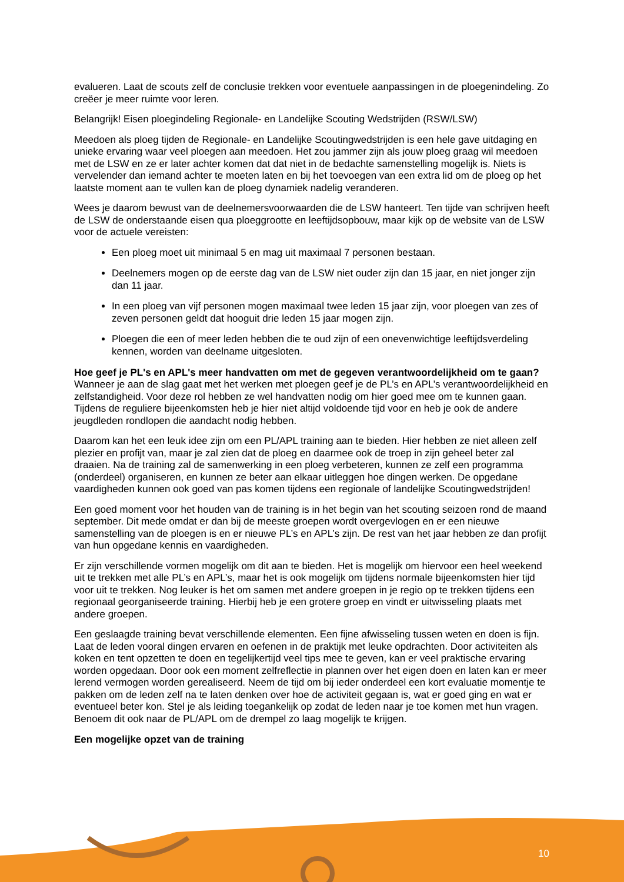evalueren. Laat de scouts zelf de conclusie trekken voor eventuele aanpassingen in de ploegenindeling. Zo creëer je meer ruimte voor leren.
Belangrijk! Eisen ploegindeling Regionale- en Landelijke Scouting Wedstrijden (RSW/LSW)
Meedoen als ploeg tijden de Regionale- en Landelijke Scoutingwedstrijden is een hele gave uitdaging en unieke ervaring waar veel ploegen aan meedoen. Het zou jammer zijn als jouw ploeg graag wil meedoen met de LSW en ze er later achter komen dat dat niet in de bedachte samenstelling mogelijk is. Niets is vervelender dan iemand achter te moeten laten en bij het toevoegen van een extra lid om de ploeg op het laatste moment aan te vullen kan de ploeg dynamiek nadelig veranderen.
Wees je daarom bewust van de deelnemersvoorwaarden die de LSW hanteert. Ten tijde van schrijven heeft de LSW de onderstaande eisen qua ploeggrootte en leeftijdsopbouw, maar kijk op de website van de LSW voor de actuele vereisten:
Een ploeg moet uit minimaal 5 en mag uit maximaal 7 personen bestaan.
Deelnemers mogen op de eerste dag van de LSW niet ouder zijn dan 15 jaar, en niet jonger zijn dan 11 jaar.
In een ploeg van vijf personen mogen maximaal twee leden 15 jaar zijn, voor ploegen van zes of zeven personen geldt dat hooguit drie leden 15 jaar mogen zijn.
Ploegen die een of meer leden hebben die te oud zijn of een onevenwichtige leeftijdsverdeling kennen, worden van deelname uitgesloten.
Hoe geef je PL's en APL's meer handvatten om met de gegeven verantwoordelijkheid om te gaan?
Wanneer je aan de slag gaat met het werken met ploegen geef je de PL’s en APL’s verantwoordelijkheid en zelfstandigheid. Voor deze rol hebben ze wel handvatten nodig om hier goed mee om te kunnen gaan. Tijdens de reguliere bijeenkomsten heb je hier niet altijd voldoende tijd voor en heb je ook de andere jeugdleden rondlopen die aandacht nodig hebben.
Daarom kan het een leuk idee zijn om een PL/APL training aan te bieden. Hier hebben ze niet alleen zelf plezier en profijt van, maar je zal zien dat de ploeg en daarmee ook de troep in zijn geheel beter zal draaien. Na de training zal de samenwerking in een ploeg verbeteren, kunnen ze zelf een programma (onderdeel) organiseren, en kunnen ze beter aan elkaar uitleggen hoe dingen werken. De opgedane vaardigheden kunnen ook goed van pas komen tijdens een regionale of landelijke Scoutingwedstrijden!
Een goed moment voor het houden van de training is in het begin van het scouting seizoen rond de maand september. Dit mede omdat er dan bij de meeste groepen wordt overgevlogen en er een nieuwe samenstelling van de ploegen is en er nieuwe PL’s en APL’s zijn. De rest van het jaar hebben ze dan profijt van hun opgedane kennis en vaardigheden.
Er zijn verschillende vormen mogelijk om dit aan te bieden. Het is mogelijk om hiervoor een heel weekend uit te trekken met alle PL’s en APL’s, maar het is ook mogelijk om tijdens normale bijeenkomsten hier tijd voor uit te trekken. Nog leuker is het om samen met andere groepen in je regio op te trekken tijdens een regionaal georganiseerde training. Hierbij heb je een grotere groep en vindt er uitwisseling plaats met andere groepen.
Een geslaagde training bevat verschillende elementen. Een fijne afwisseling tussen weten en doen is fijn. Laat de leden vooral dingen ervaren en oefenen in de praktijk met leuke opdrachten. Door activiteiten als koken en tent opzetten te doen en tegelijkertijd veel tips mee te geven, kan er veel praktische ervaring worden opgedaan. Door ook een moment zelfreflectie in plannen over het eigen doen en laten kan er meer lerend vermogen worden gerealiseerd. Neem de tijd om bij ieder onderdeel een kort evaluatie momentje te pakken om de leden zelf na te laten denken over hoe de activiteit gegaan is, wat er goed ging en wat er eventueel beter kon. Stel je als leiding toegankelijk op zodat de leden naar je toe komen met hun vragen. Benoem dit ook naar de PL/APL om de drempel zo laag mogelijk te krijgen.
Een mogelijke opzet van de training
10